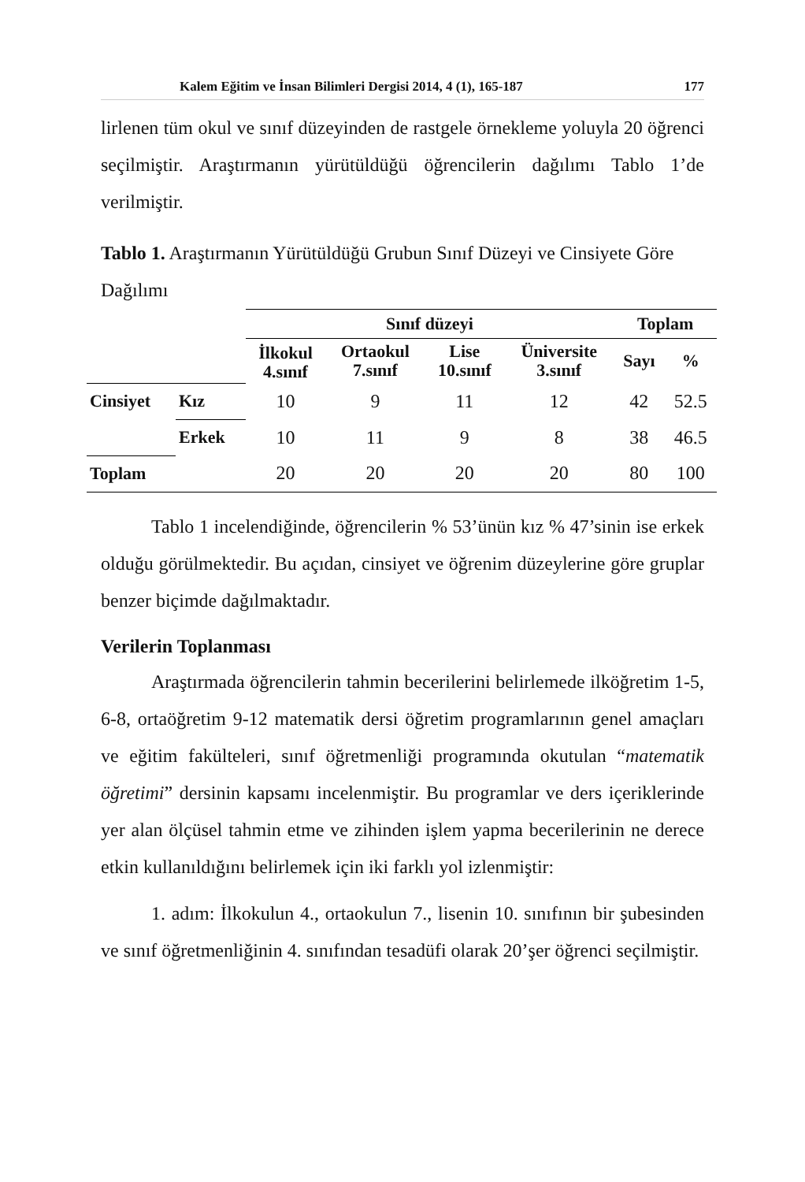Kalem Eğitim ve İnsan Bilimleri Dergisi 2014, 4 (1), 165-187 177
lirlenen tüm okul ve sınıf düzeyinden de rastgele örnekleme yoluyla 20 öğrenci seçilmiştir. Araştırmanın yürütüldüğü öğrencilerin dağılımı Tablo 1’de verilmiştir.
Tablo 1. Araştırmanın Yürütüldüğü Grubun Sınıf Düzeyi ve Cinsiyete Göre Dağılımı
| | | Sınıf düzeyi | | | | Toplam | |
| | | İlkokul 4.sınıf | Ortaokul 7.sınıf | Lise 10.sınıf | Üniversite 3.sınıf | Sayı | % |
| Cinsiyet | Kız | 10 | 9 | 11 | 12 | 42 | 52.5 |
| | Erkek | 10 | 11 | 9 | 8 | 38 | 46.5 |
| Toplam | | 20 | 20 | 20 | 20 | 80 | 100 |
Tablo 1 incelendiğinde, öğrencilerin % 53’ünün kız % 47’sinin ise erkek olduğu görülmektedir. Bu açıdan, cinsiyet ve öğrenim düzeylerine göre gruplar benzer biçimde dağılmaktadır.
Verilerin Toplanması
Araştırmada öğrencilerin tahmin becerilerini belirlemede ilköğretim 1-5, 6-8, ortaöğretim 9-12 matematik dersi öğretim programlarının genel amaçları ve eğitim fakülteleri, sınıf öğretmenliği programında okutulan “matematik öğretimi” dersinin kapsamı incelenmiştir. Bu programlar ve ders içeriklerinde yer alan ölçüsel tahmin etme ve zihinden işlem yapma becerilerinin ne derece etkin kullanıldığını belirlemek için iki farklı yol izlenmiştir:
1. adım: İlkokulun 4., ortaokulun 7., lisenin 10. sınıfının bir şubesinden ve sınıf öğretmenliğinin 4. sınıfından tesadüfi olarak 20’şer öğrenci seçilmiştir.